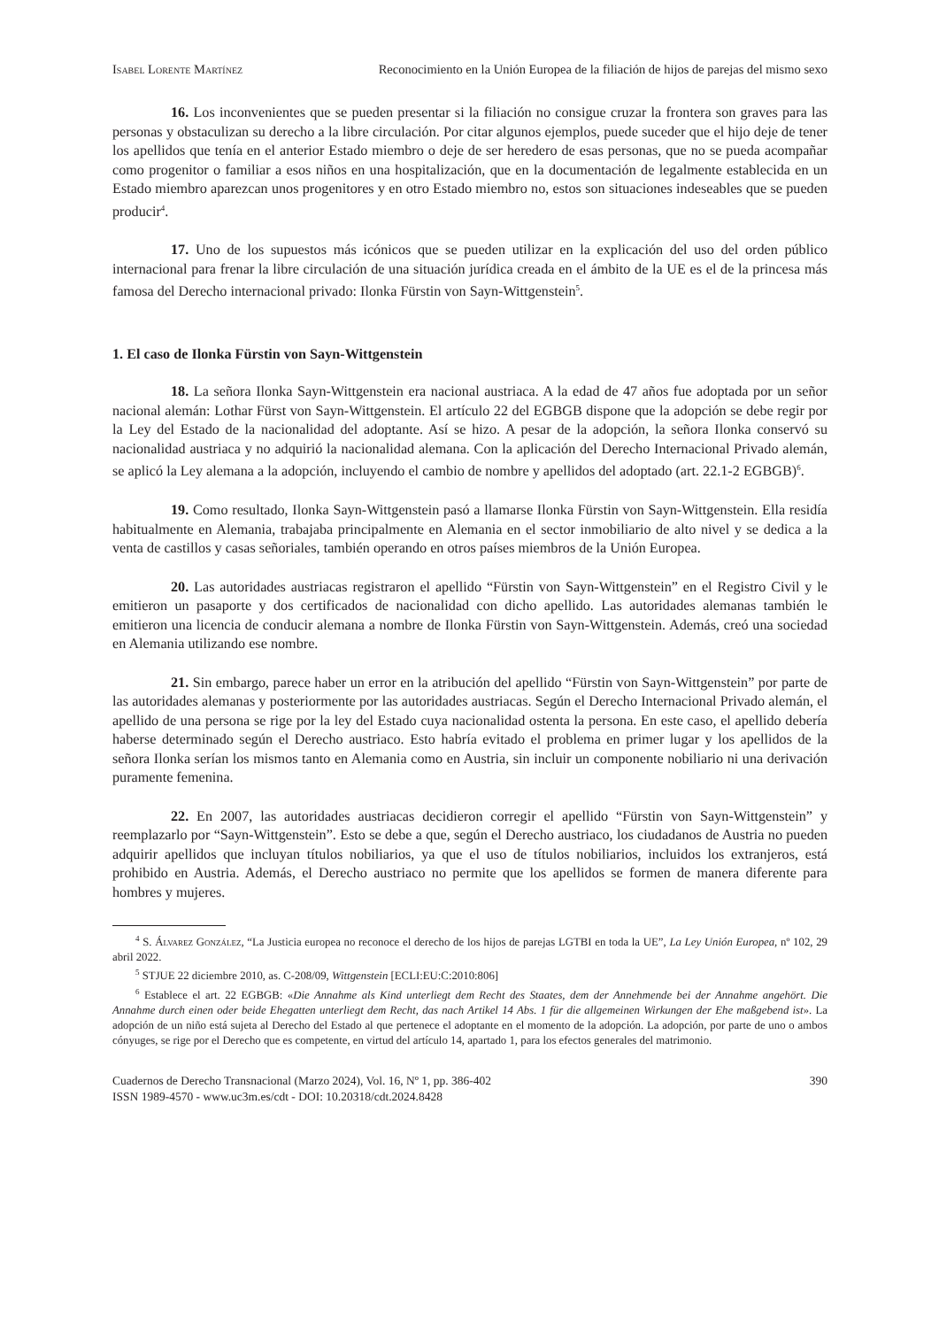Isabel Lorente Martínez Reconocimiento en la Unión Europea de la filiación de hijos de parejas del mismo sexo
16. Los inconvenientes que se pueden presentar si la filiación no consigue cruzar la frontera son graves para las personas y obstaculizan su derecho a la libre circulación. Por citar algunos ejemplos, puede suceder que el hijo deje de tener los apellidos que tenía en el anterior Estado miembro o deje de ser heredero de esas personas, que no se pueda acompañar como progenitor o familiar a esos niños en una hospitalización, que en la documentación de legalmente establecida en un Estado miembro aparezcan unos progenitores y en otro Estado miembro no, estos son situaciones indeseables que se pueden producir<sup>4</sup>.
17. Uno de los supuestos más icónicos que se pueden utilizar en la explicación del uso del orden público internacional para frenar la libre circulación de una situación jurídica creada en el ámbito de la UE es el de la princesa más famosa del Derecho internacional privado: Ilonka Fürstin von Sayn-Wittgenstein<sup>5</sup>.
1. El caso de Ilonka Fürstin von Sayn-Wittgenstein
18. La señora Ilonka Sayn-Wittgenstein era nacional austriaca. A la edad de 47 años fue adoptada por un señor nacional alemán: Lothar Fürst von Sayn-Wittgenstein. El artículo 22 del EGBGB dispone que la adopción se debe regir por la Ley del Estado de la nacionalidad del adoptante. Así se hizo. A pesar de la adopción, la señora Ilonka conservó su nacionalidad austriaca y no adquirió la nacionalidad alemana. Con la aplicación del Derecho Internacional Privado alemán, se aplicó la Ley alemana a la adopción, incluyendo el cambio de nombre y apellidos del adoptado (art. 22.1-2 EGBGB)<sup>6</sup>.
19. Como resultado, Ilonka Sayn-Wittgenstein pasó a llamarse Ilonka Fürstin von Sayn-Wittgenstein. Ella residía habitualmente en Alemania, trabajaba principalmente en Alemania en el sector inmobiliario de alto nivel y se dedica a la venta de castillos y casas señoriales, también operando en otros países miembros de la Unión Europea.
20. Las autoridades austriacas registraron el apellido “Fürstin von Sayn-Wittgenstein” en el Registro Civil y le emitieron un pasaporte y dos certificados de nacionalidad con dicho apellido. Las autoridades alemanas también le emitieron una licencia de conducir alemana a nombre de Ilonka Fürstin von Sayn-Wittgenstein. Además, creó una sociedad en Alemania utilizando ese nombre.
21. Sin embargo, parece haber un error en la atribución del apellido “Fürstin von Sayn-Wittgenstein” por parte de las autoridades alemanas y posteriormente por las autoridades austriacas. Según el Derecho Internacional Privado alemán, el apellido de una persona se rige por la ley del Estado cuya nacionalidad ostenta la persona. En este caso, el apellido debería haberse determinado según el Derecho austriaco. Esto habría evitado el problema en primer lugar y los apellidos de la señora Ilonka serían los mismos tanto en Alemania como en Austria, sin incluir un componente nobiliario ni una derivación puramente femenina.
22. En 2007, las autoridades austriacas decidieron corregir el apellido “Fürstin von Sayn-Wittgenstein” y reemplazarlo por “Sayn-Wittgenstein”. Esto se debe a que, según el Derecho austriaco, los ciudadanos de Austria no pueden adquirir apellidos que incluyan títulos nobiliarios, ya que el uso de títulos nobiliarios, incluidos los extranjeros, está prohibido en Austria. Además, el Derecho austriaco no permite que los apellidos se formen de manera diferente para hombres y mujeres.
<sup>4</sup> S. Álvarez González, “La Justicia europea no reconoce el derecho de los hijos de parejas LGTBI en toda la UE”, La Ley Unión Europea, nº 102, 29 abril 2022.
<sup>5</sup> STJUE 22 diciembre 2010, as. C-208/09, Wittgenstein [ECLI:EU:C:2010:806]
<sup>6</sup> Establece el art. 22 EGBGB: «Die Annahme als Kind unterliegt dem Recht des Staates, dem der Annehmende bei der Annahme angehört. Die Annahme durch einen oder beide Ehegatten unterliegt dem Recht, das nach Artikel 14 Abs. 1 für die allgemeinen Wirkungen der Ehe maßgebend ist». La adopción de un niño está sujeta al Derecho del Estado al que pertenece el adoptante en el momento de la adopción. La adopción, por parte de uno o ambos cónyuges, se rige por el Derecho que es competente, en virtud del artículo 14, apartado 1, para los efectos generales del matrimonio.
Cuadernos de Derecho Transnacional (Marzo 2024), Vol. 16, Nº 1, pp. 386-402
ISSN 1989-4570 - www.uc3m.es/cdt - DOI: 10.20318/cdt.2024.8428
390